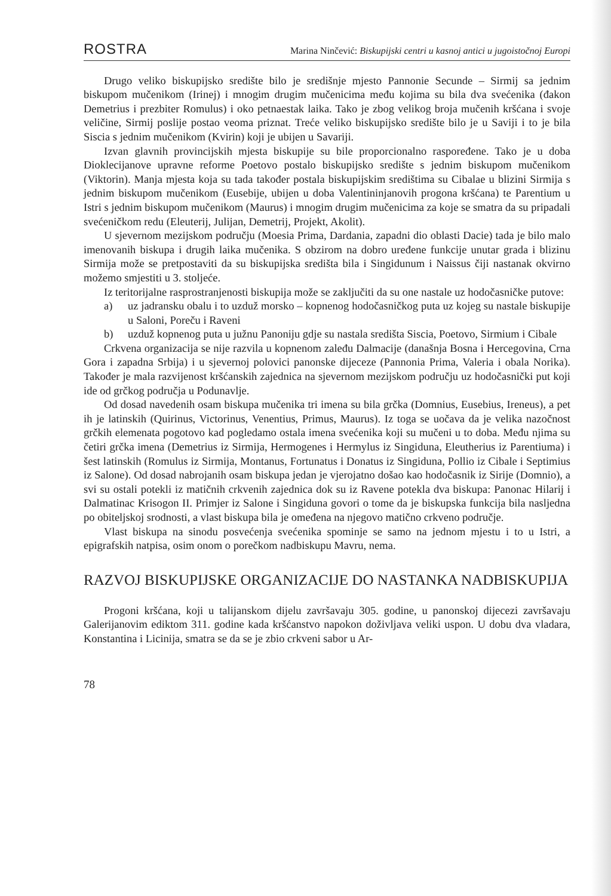ROSTRA Marina Ninčević: Biskupijski centri u kasnoj antici u jugoistočnoj Europi
Drugo veliko biskupijsko središte bilo je središnje mjesto Pannonie Secunde – Sirmij sa jednim biskupom mučenikom (Irinej) i mnogim drugim mučenicima među kojima su bila dva svećenika (đakon Demetrius i prezbiter Romulus) i oko petnaestak laika. Tako je zbog velikog broja mučenih kršćana i svoje veličine, Sirmij poslije postao veoma priznat. Treće veliko biskupijsko središte bilo je u Saviji i to je bila Siscia s jednim mučenikom (Kvirin) koji je ubijen u Savariji.
Izvan glavnih provincijskih mjesta biskupije su bile proporcionalno raspoređene. Tako je u doba Dioklecijanove upravne reforme Poetovo postalo biskupijsko središte s jednim biskupom mučenikom (Viktorin). Manja mjesta koja su tada također postala biskupijskim središtima su Cibalae u blizini Sirmija s jednim biskupom mučenikom (Eusebije, ubijen u doba Valentininjanovih progona kršćana) te Parentium u Istri s jednim biskupom mučenikom (Maurus) i mnogim drugim mučenicima za koje se smatra da su pripadali svećeničkom redu (Eleuterij, Julijan, Demetrij, Projekt, Akolit).
U sjevernom mezijskom području (Moesia Prima, Dardania, zapadni dio oblasti Dacie) tada je bilo malo imenovanih biskupa i drugih laika mučenika. S obzirom na dobro uređene funkcije unutar grada i blizinu Sirmija može se pretpostaviti da su biskupijska središta bila i Singidunum i Naissus čiji nastanak okvirno možemo smjestiti u 3. stoljeće.
Iz teritorijalne rasprostranjenosti biskupija može se zaključiti da su one nastale uz hodočasničke putove:
a) uz jadransku obalu i to uzduž morsko – kopnenog hodočasničkog puta uz kojeg su nastale biskupije u Saloni, Poreču i Raveni
b) uzduž kopnenog puta u južnu Panoniju gdje su nastala središta Siscia, Poetovo, Sirmium i Cibale
Crkvena organizacija se nije razvila u kopnenom zaleđu Dalmacije (današnja Bosna i Hercegovina, Crna Gora i zapadna Srbija) i u sjevernoj polovici panonske dijeceze (Pannonia Prima, Valeria i obala Norika). Također je mala razvijenost kršćanskih zajednica na sjevernom mezijskom području uz hodočasnički put koji ide od grčkog područja u Podunavlje.
Od dosad navedenih osam biskupa mučenika tri imena su bila grčka (Domnius, Eusebius, Ireneus), a pet ih je latinskih (Quirinus, Victorinus, Venentius, Primus, Maurus). Iz toga se uočava da je velika nazočnost grčkih elemenata pogotovo kad pogledamo ostala imena svećenika koji su mučeni u to doba. Među njima su četiri grčka imena (Demetrius iz Sirmija, Hermogenes i Hermylus iz Singiduna, Eleutherius iz Parentiuma) i šest latinskih (Romulus iz Sirmija, Montanus, Fortunatus i Donatus iz Singiduna, Pollio iz Cibale i Septimius iz Salone). Od dosad nabrojanih osam biskupa jedan je vjerojatno došao kao hodočasnik iz Sirije (Domnio), a svi su ostali potekli iz matičnih crkvenih zajednica dok su iz Ravene potekla dva biskupa: Panonac Hilarij i Dalmatinac Krisogon II. Primjer iz Salone i Singiduna govori o tome da je biskupska funkcija bila nasljedna po obiteljskoj srodnosti, a vlast biskupa bila je omeđena na njegovo matično crkveno područje.
Vlast biskupa na sinodu posvećenja svećenika spominje se samo na jednom mjestu i to u Istri, a epigrafskih natpisa, osim onom o porečkom nadbiskupu Mavru, nema.
RAZVOJ BISKUPIJSKE ORGANIZACIJE DO NASTANKA NADBISKUPIJA
Progoni kršćana, koji u talijanskom dijelu završavaju 305. godine, u panonskoj dijecezi završavaju Galerijanovim ediktom 311. godine kada kršćanstvo napokon doživljava veliki uspon. U dobu dva vladara, Konstantina i Licinija, smatra se da se je zbio crkveni sabor u Ar-
78